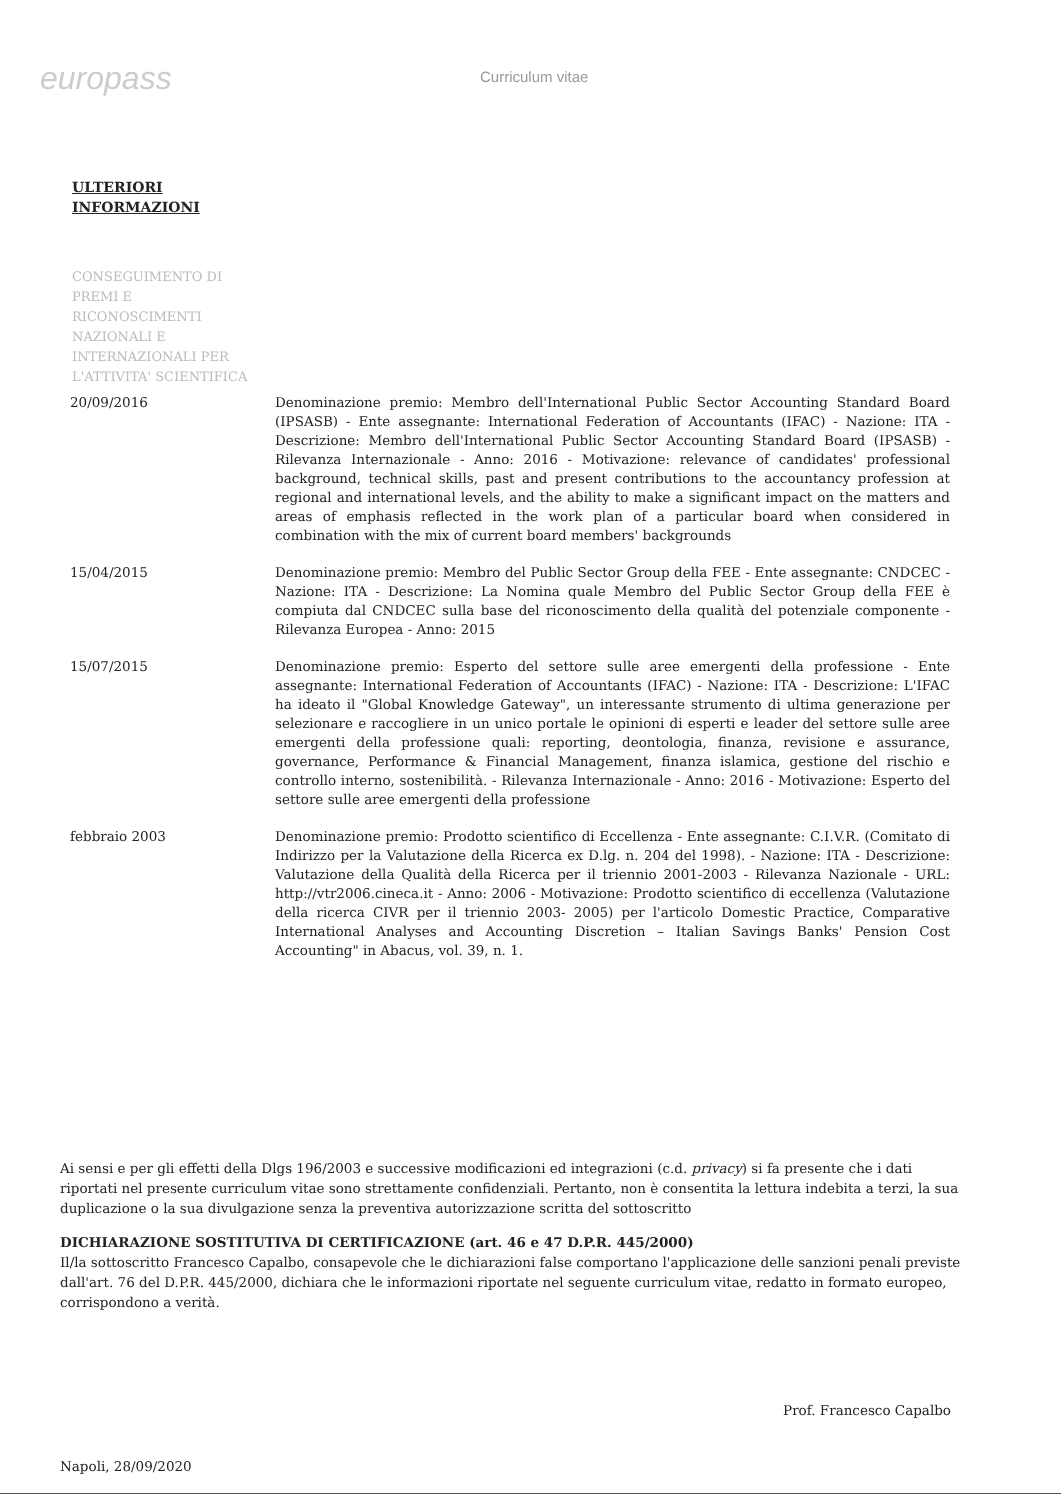europass
Curriculum vitae
ULTERIORI
INFORMAZIONI
CONSEGUIMENTO DI
PREMI E
RICONOSCIMENTI
NAZIONALI E
INTERNAZIONALI PER
L'ATTIVITA' SCIENTIFICA
| 20/09/2016 | Denominazione premio: Membro dell'International Public Sector Accounting Standard Board (IPSASB) - Ente assegnante: International Federation of Accountants (IFAC) - Nazione: ITA - Descrizione: Membro dell'International Public Sector Accounting Standard Board (IPSASB) - Rilevanza Internazionale - Anno: 2016 - Motivazione: relevance of candidates' professional background, technical skills, past and present contributions to the accountancy profession at regional and international levels, and the ability to make a significant impact on the matters and areas of emphasis reflected in the work plan of a particular board when considered in combination with the mix of current board members' backgrounds |
| 15/04/2015 | Denominazione premio: Membro del Public Sector Group della FEE - Ente assegnante: CNDCEC - Nazione: ITA - Descrizione: La Nomina quale Membro del Public Sector Group della FEE è compiuta dal CNDCEC sulla base del riconoscimento della qualità del potenziale componente - Rilevanza Europea - Anno: 2015 |
| 15/07/2015 | Denominazione premio: Esperto del settore sulle aree emergenti della professione - Ente assegnante: International Federation of Accountants (IFAC) - Nazione: ITA - Descrizione: L'IFAC ha ideato il "Global Knowledge Gateway", un interessante strumento di ultima generazione per selezionare e raccogliere in un unico portale le opinioni di esperti e leader del settore sulle aree emergenti della professione quali: reporting, deontologia, finanza, revisione e assurance, governance, Performance & Financial Management, finanza islamica, gestione del rischio e controllo interno, sostenibilità. - Rilevanza Internazionale - Anno: 2016 - Motivazione: Esperto del settore sulle aree emergenti della professione |
| febbraio 2003 | Denominazione premio: Prodotto scientifico di Eccellenza - Ente assegnante: C.I.V.R. (Comitato di Indirizzo per la Valutazione della Ricerca ex D.lg. n. 204 del 1998). - Nazione: ITA - Descrizione: Valutazione della Qualità della Ricerca per il triennio 2001-2003 - Rilevanza Nazionale - URL: http://vtr2006.cineca.it - Anno: 2006 - Motivazione: Prodotto scientifico di eccellenza (Valutazione della ricerca CIVR per il triennio 2003- 2005) per l'articolo Domestic Practice, Comparative International Analyses and Accounting Discretion – Italian Savings Banks' Pension Cost Accounting" in Abacus, vol. 39, n. 1. |
Ai sensi e per gli effetti della Dlgs 196/2003 e successive modificazioni ed integrazioni (c.d. privacy) si fa presente che i dati riportati nel presente curriculum vitae sono strettamente confidenziali. Pertanto, non è consentita la lettura indebita a terzi, la sua duplicazione o la sua divulgazione senza la preventiva autorizzazione scritta del sottoscritto
DICHIARAZIONE SOSTITUTIVA DI CERTIFICAZIONE (art. 46 e 47 D.P.R. 445/2000)
Il/la sottoscritto Francesco Capalbo, consapevole che le dichiarazioni false comportano l'applicazione delle sanzioni penali previste dall'art. 76 del D.P.R. 445/2000, dichiara che le informazioni riportate nel seguente curriculum vitae, redatto in formato europeo, corrispondono a verità.
Prof. Francesco Capalbo
Napoli, 28/09/2020